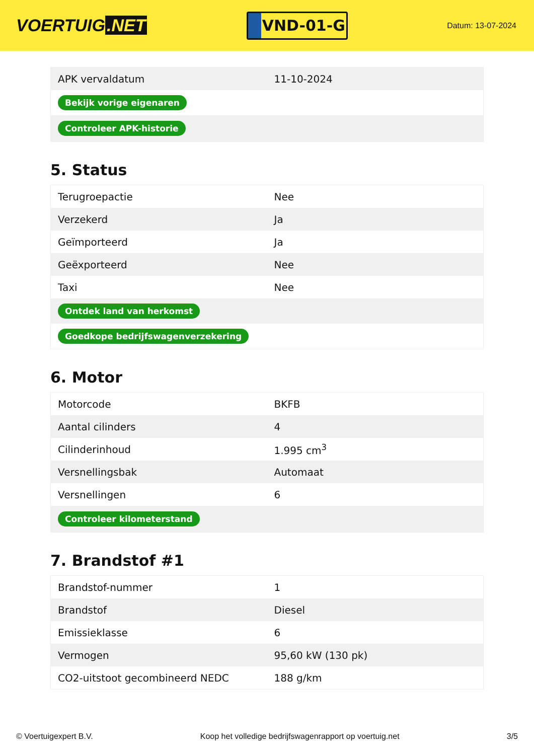VOERTUIG.NET
VND-01-G
Datum: 13-07-2024
| APK vervaldatum | 11-10-2024 |
| Bekijk vorige eigenaren | |
| Controleer APK-historie | |
5. Status
| Terugroepactie | Nee |
| Verzekerd | Ja |
| Geïmporteerd | Ja |
| Geëxporteerd | Nee |
| Taxi | Nee |
| Ontdek land van herkomst | |
| Goedkope bedrijfswagenverzekering | |
6. Motor
| Motorcode | BKFB |
| Aantal cilinders | 4 |
| Cilinderinhoud | 1.995 cm<sup>3</sup> |
| Versnellingsbak | Automaat |
| Versnellingen | 6 |
| Controleer kilometerstand | |
7. Brandstof #1
| Brandstof-nummer | 1 |
| Brandstof | Diesel |
| Emissieklasse | 6 |
| Vermogen | 95,60 kW (130 pk) |
| CO2-uitstoot gecombineerd NEDC | 188 g/km |
© Voertuigexpert B.V. Koop het volledige bedrijfswagenrapport op voertuig.net 3/5